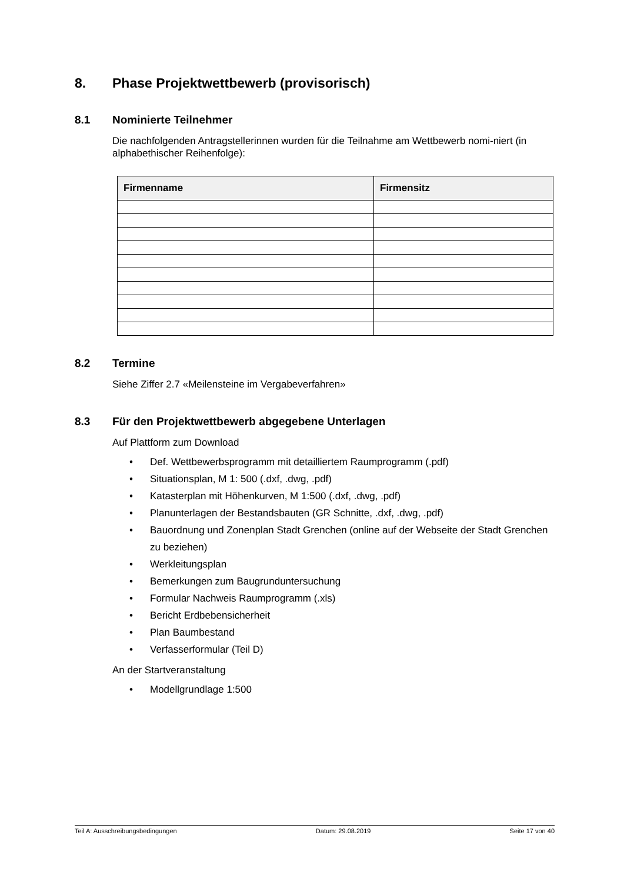8. Phase Projektwettbewerb (provisorisch)
8.1 Nominierte Teilnehmer
Die nachfolgenden Antragstellerinnen wurden für die Teilnahme am Wettbewerb nomi-niert (in alphabethischer Reihenfolge):
| Firmenname | Firmensitz |
| --- | --- |
8.2 Termine
Siehe Ziffer 2.7 «Meilensteine im Vergabeverfahren»
8.3 Für den Projektwettbewerb abgegebene Unterlagen
Auf Plattform zum Download
• Def. Wettbewerbsprogramm mit detailliertem Raumprogramm (.pdf)
• Situationsplan, M 1: 500 (.dxf, .dwg, .pdf)
• Katasterplan mit Höhenkurven, M 1:500 (.dxf, .dwg, .pdf)
• Planunterlagen der Bestandsbauten (GR Schnitte, .dxf, .dwg, .pdf)
• Bauordnung und Zonenplan Stadt Grenchen (online auf der Webseite der Stadt Grenchen zu beziehen)
• Werkleitungsplan
• Bemerkungen zum Baugrunduntersuchung
• Formular Nachweis Raumprogramm (.xls)
• Bericht Erdbebensicherheit
• Plan Baumbestand
• Verfasserformular (Teil D)
An der Startveranstaltung
• Modellgrundlage 1:500
Teil A: Ausschreibungsbedingungen Datum: 29.08.2019 Seite 17 von 40